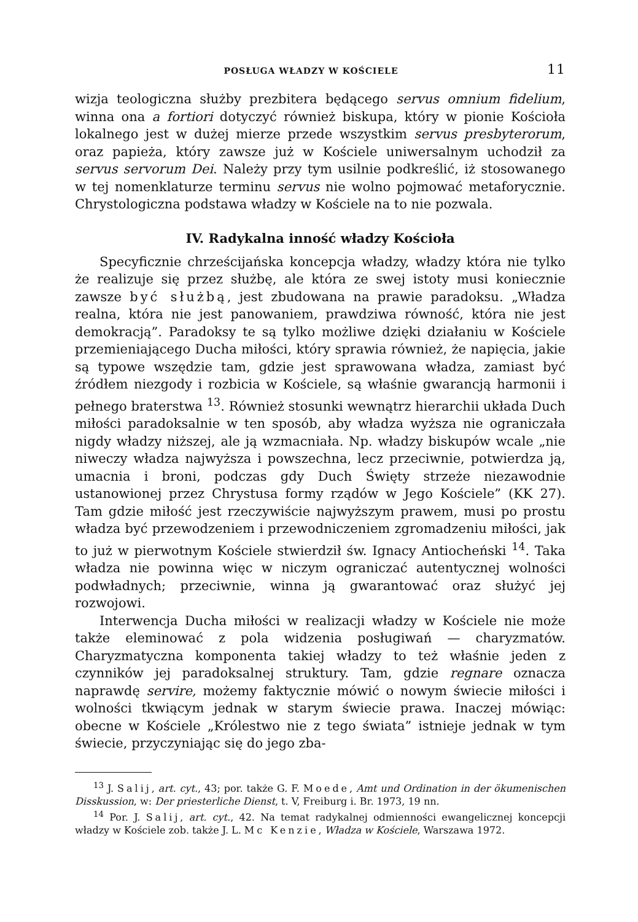POSŁUGA WŁADZY W KOŚCIELE 11
wizja teologiczna służby prezbitera będącego servus omnium fidelium, winna ona a fortiori dotyczyć również biskupa, który w pionie Kościoła lokalnego jest w dużej mierze przede wszystkim servus presbyterorum, oraz papieża, który zawsze już w Kościele uniwersalnym uchodził za servus servorum Dei. Należy przy tym usilnie podkreślić, iż stosowanego w tej nomenklaturze terminu servus nie wolno pojmować metaforycznie. Chrystologiczna podstawa władzy w Kościele na to nie pozwala.
IV. Radykalna inność władzy Kościoła
Specyficznie chrześcijańska koncepcja władzy, władzy która nie tylko że realizuje się przez służbę, ale która ze swej istoty musi koniecznie zawsze być służbą, jest zbudowana na prawie paradoksu. „Władza realna, która nie jest panowaniem, prawdziwa równość, która nie jest demokracją”. Paradoksy te są tylko możliwe dzięki działaniu w Kościele przemieniającego Ducha miłości, który sprawia również, że napięcia, jakie są typowe wszędzie tam, gdzie jest sprawowana władza, zamiast być źródłem niezgody i rozbicia w Kościele, są właśnie gwarancją harmonii i pełnego braterstwa <sup>13</sup>. Również stosunki wewnątrz hierarchii układa Duch miłości paradoksalnie w ten sposób, aby władza wyższa nie ograniczała nigdy władzy niższej, ale ją wzmacniała. Np. władzy biskupów wcale „nie niweczy władza najwyższa i powszechna, lecz przeciwnie, potwierdza ją, umacnia i broni, podczas gdy Duch Święty strzeże niezawodnie ustanowionej przez Chrystusa formy rządów w Jego Kościele” (KK 27). Tam gdzie miłość jest rzeczywiście najwyższym prawem, musi po prostu władza być przewodzeniem i przewodniczeniem zgromadzeniu miłości, jak to już w pierwotnym Kościele stwierdził św. Ignacy Antiocheński <sup>14</sup>. Taka władza nie powinna więc w niczym ograniczać autentycznej wolności podwładnych; przeciwnie, winna ją gwarantować oraz służyć jej rozwojowi.
Interwencja Ducha miłości w realizacji władzy w Kościele nie może także eleminować z pola widzenia posługiwań — charyzmatów. Charyzmatyczna komponenta takiej władzy to też właśnie jeden z czynników jej paradoksalnej struktury. Tam, gdzie regnare oznacza naprawdę servire, możemy faktycznie mówić o nowym świecie miłości i wolności tkwiącym jednak w starym świecie prawa. Inaczej mówiąc: obecne w Kościele „Królestwo nie z tego świata” istnieje jednak w tym świecie, przyczyniając się do jego zba-
<sup>13</sup> J. Salij, art. cyt., 43; por. także G. F. Moede, Amt und Ordination in der ökumenischen Disskussion, w: Der priesterliche Dienst, t. V, Freiburg i. Br. 1973, 19 nn.
<sup>14</sup> Por. J. Salij, art. cyt., 42. Na temat radykalnej odmienności ewangelicznej koncepcji władzy w Kościele zob. także J. L. Mc Kenzie, Władza w Kościele, Warszawa 1972.